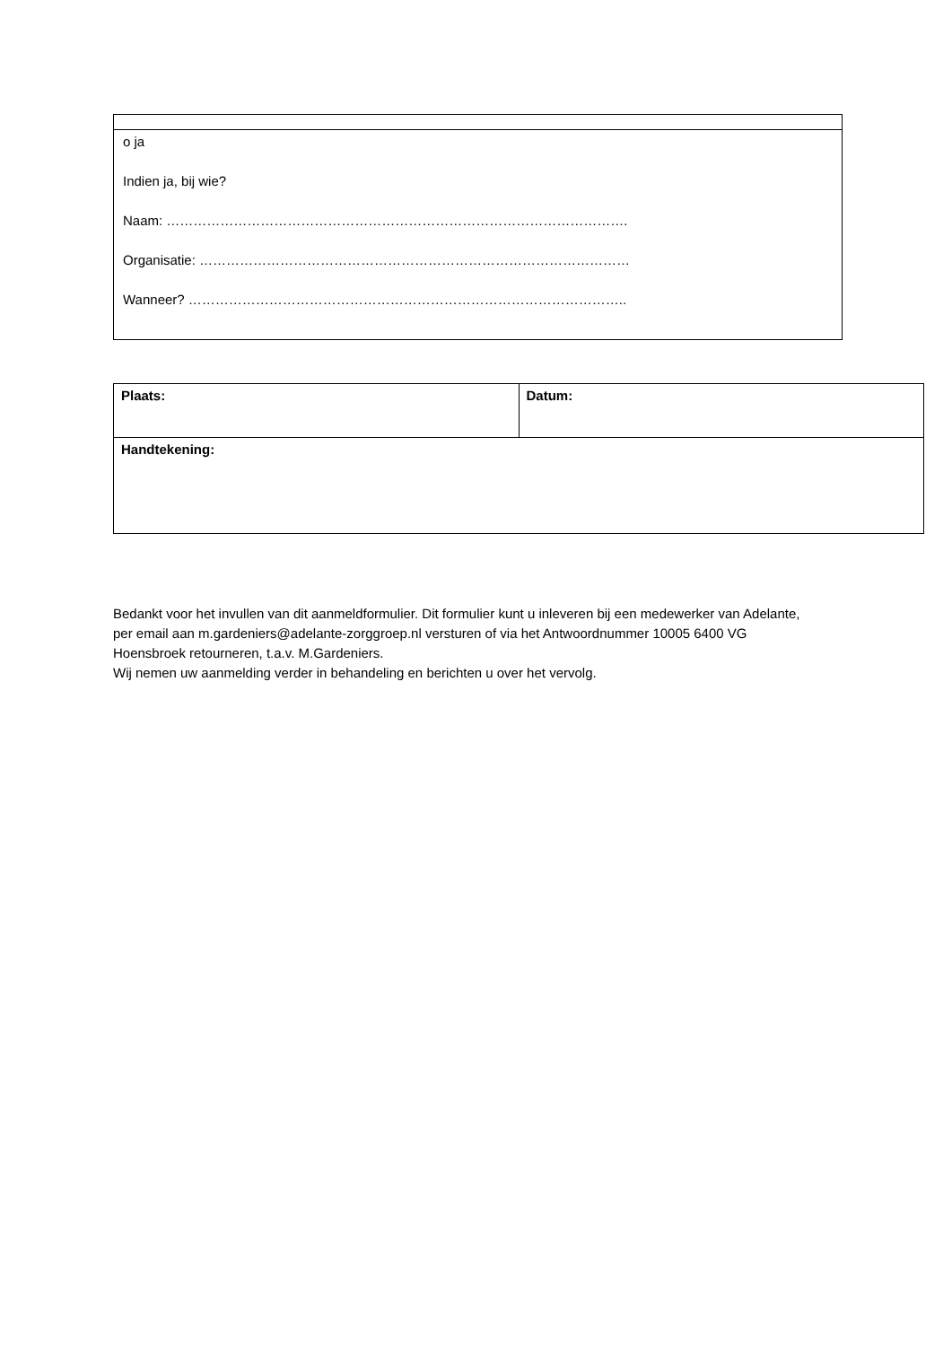| o ja Indien ja, bij wie? Naam: …………………………………………………………………………………………. Organisatie: …………………………………………………………………………………… Wanneer? …………………………………………………………………………………….. |
| Plaats: | Datum: |
| Handtekening: | |
Bedankt voor het invullen van dit aanmeldformulier. Dit formulier kunt u inleveren bij een medewerker van Adelante, per email aan m.gardeniers@adelante-zorggroep.nl versturen of via het Antwoordnummer 10005 6400 VG Hoensbroek retourneren, t.a.v. M.Gardeniers.
Wij nemen uw aanmelding verder in behandeling en berichten u over het vervolg.